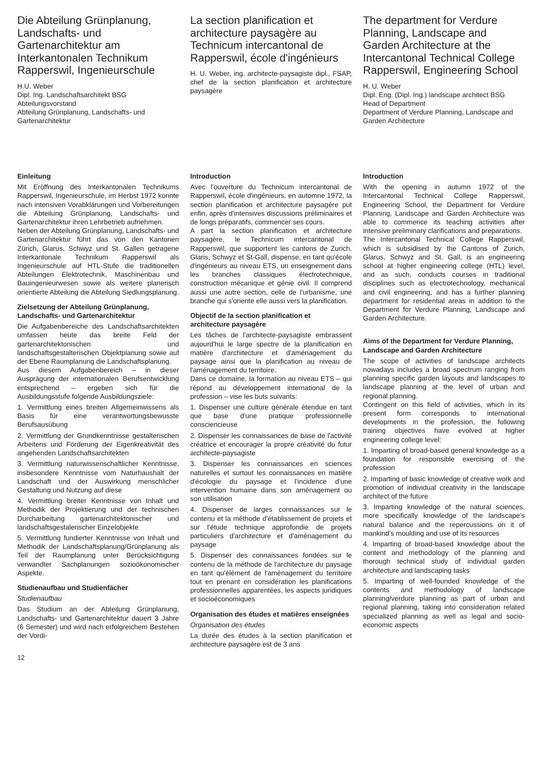Die Abteilung Grünplanung, Landschafts- und Gartenarchitektur am Interkantonalen Technikum Rapperswil, Ingenieurschule
H.U. Weber
Dipl. Ing. Landschaftsarchitekt BSG
Abteilungsvorstand
Abteilung Grünplanung, Landschafts- und Gartenarchitektur
La section planification et architecture paysagère au Technicum intercantonal de Rapperswil, école d'ingénieurs
H. U. Weber, ing. architecte-paysagiste dipl., FSAP, chef de la section planification et architecture paysagère
The department for Verdure Planning, Landscape and Garden Architecture at the Intercantonal Technical College Rapperswil, Engineering School
H. U. Weber
Dipl. Eng. (Dipl. Ing.) landscape architect BSG
Head of Department
Department of Verdure Planning, Landscape and Garden Architecture
Einleitung
Mit Eröffnung des Interkantonalen Technikums Rapperswil, Ingenieurschule, im Herbst 1972 konnte nach intensiven Vorabklärungen und Vorbereitungen die Abteilung Grünplanung, Landschafts- und Gartenarchitektur ihren Lehrbetrieb aufnehmen.
Neben der Abteilung Grünplanung, Landschafts- und Gartenarchitektur führt das von den Kantonen Zürich, Glarus, Schwyz und St. Gallen getragene Interkantonale Technikum Rapperswil als Ingenieurschule auf HTL-Stufe die traditionellen Abteilungen Elektrotechnik, Maschinenbau und Bauingenieurwesen sowie als weitere planerisch orientierte Abteilung die Abteilung Siedlungsplanung.
Zielsetzung der Abteilung Grünplanung, Landschafts- und Gartenarchitektur
Die Aufgabenbereiche des Landschaftsarchitekten umfassen heute das breite Feld der gartenarchitektonischen und landschaftsgestalterischen Objektplanung sowie auf der Ebene Raumplanung die Landschaftsplanung.
Aus diesem Aufgabenbereich – in dieser Ausprägung der internationalen Berufsentwicklung entsprechend – ergeben sich für die Ausbildungsstufe folgende Ausbildungsziele:
1. Vermittlung eines breiten Allgemeinwissens als Basis für eine verantwortungsbewusste Berufsausübung
2. Vermittlung der Grundkenntnisse gestalterischen Arbeitens und Förderung der Eigenkreativität des angehenden Landschaftsarchitekten
3. Vermittlung naturwissenschaftlicher Kenntnisse, insbesondere Kenntnisse vom Naturhaushalt der Landschaft und der Auswirkung menschlicher Gestaltung und Nutzung auf diese
4. Vermittlung breiter Kenntnisse von Inhalt und Methodik der Projektierung und der technischen Durcharbeitung gartenarchitektonischer und landschaftsgestalerischer Einzelobjekte
5. Vermittlung fundierter Kenntnisse von Inhalt und Methodik der Landschaftsplanung/Grünplanung als Teil der Raumplanung unter Berücksichtigung verwandter Sachplanungen sozioökonomischer Aspekte.
Studienaufbau und Studienfächer
Studienaufbau
Das Studium an der Abteilung Grünplanung, Landschafts- und Gartenarchitektur dauert 3 Jahre (6 Semester) und wird nach erfolgreichem Bestehen der Vordi-
12
Introduction
Avec l'ouverture du Technicum intercantonal de Rapperswil, école d'ingénieurs, en automne 1972, la section planification et architecture paysagère put enfin, après d'intensives discussions préliminaires et de longs préparatifs, commencer ses cours.
A part la section planification et architecture paysagère, le Technicum intercantonal de Rapperswil, que supportent les cantons de Zurich, Glaris, Schwyz et St-Gall, dispense, en tant qu'école d'ingénieurs au niveau ETS, un enseignement dans les branches classiques électrotechnique, construction mécanique et génie civil. Il comprend aussi une autre section, celle de l'urbanisme, une branche qui s'oriente elle aussi vers la planification.
Objectif de la section planification et architecture paysagère
Les tâches de l'architecte-paysagiste embrassent aujourd'hui le large spectre de la planification en matière d'architecture et d'aménagement du paysage ainsi que la planification au niveau de l'aménagement du territoire.
Dans ce domaine, la formation au niveau ETS – qui répond au développement international de la profession – vise les buts suivants:
1. Dispenser une culture générale étendue en tant que base d'une pratique professionnelle consciencieuse
2. Dispenser les connaissances de base de l'activité créatrice et encourager la propre créativité du futur architecte-paysagiste
3. Dispenser les connaissances en sciences naturelles et surtout les connaissances en matière d'écologie du paysage et l'incidence d'une intervention humaine dans son aménagement ou son utilisation
4. Dispenser de larges connaissances sur le contenu et la méthode d'établissement de projets et sur l'étude technique approfondie de projets particuliers d'architecture et d'aménagement du paysage
5. Dispenser des connaissances fondées sur le contenu de la méthode de l'architecture du paysage en tant qu'élément de l'aménagement du territoire tout en prenant en considération les planifications professionnelles apparentées, les aspects juridiques et socioéconomiques
Organisation des études et matières enseignées
Organisation des études
La durée des études à la section planification et architecture paysagère est de 3 ans
Introduction
With the opening in autumn 1972 of the Intercantonal Technical College Rapperswil, Engineering School, the Department for Verdure Planning, Landscape and Garden Architecture was able to commence its teaching activities after intensive preliminary clarifications and preparations.
The Intercantonal Technical College Rapperswil, which is subsidised by the Cantons of Zurich, Glarus, Schwyz and St. Gall, is an engineering school at higher engineering college (HTL) level, and as such, conducts courses in traditional disciplines such as electrotechnology, mechanical and civil engineering, and has a further planning department for residential areas in addition to the Department for Verdure Planning, Landscape and Garden Architecture.
Aims of the Department for Verdure Planning, Landscape and Garden Architecture
The scope of activities of landscape architects nowadays includes a broad spectrum ranging from planning specific garden layouts and landscapes to landscape planning at the level of urban and regional planning.
Contingent on this field of activities, which in its present form corresponds to international developments in the profession, the following training objectives have evolved at higher engineering college level:
1. Imparting of broad-based general knowledge as a foundation for responsible exercising of the profession
2. Imparting of basic knowledge of creative work and promotion of individual creativity in the landscape architect of the future
3. Imparting knowledge of the natural sciences, more specifically knowledge of the landscape's natural balance and the repercussions on it of mankind's moulding and use of its resources
4. Imparting of broad-based knowledge about the content and methodology of the planning and thorough technical study of individual garden architecture and landscaping tasks
5. Imparting of well-founded knowledge of the contents and methodology of landscape planning/verdure planning as part of urban and regional planning, taking into consideration related specialized planning as well as legal and socio-economic aspects